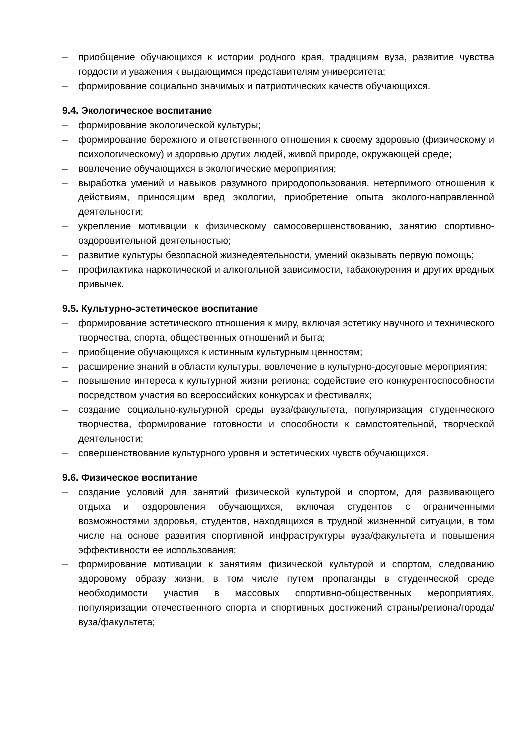– приобщение обучающихся к истории родного края, традициям вуза, развитие чувства гордости и уважения к выдающимся представителям университета;
– формирование социально значимых и патриотических качеств обучающихся.
9.4. Экологическое воспитание
– формирование экологической культуры;
– формирование бережного и ответственного отношения к своему здоровью (физическому и психологическому) и здоровью других людей, живой природе, окружающей среде;
– вовлечение обучающихся в экологические мероприятия;
– выработка умений и навыков разумного природопользования, нетерпимого отношения к действиям, приносящим вред экологии, приобретение опыта эколого-направленной деятельности;
– укрепление мотивации к физическому самосовершенствованию, занятию спортивно-оздоровительной деятельностью;
– развитие культуры безопасной жизнедеятельности, умений оказывать первую помощь;
– профилактика наркотической и алкогольной зависимости, табакокурения и других вредных привычек.
9.5. Культурно-эстетическое воспитание
– формирование эстетического отношения к миру, включая эстетику научного и технического творчества, спорта, общественных отношений и быта;
– приобщение обучающихся к истинным культурным ценностям;
– расширение знаний в области культуры, вовлечение в культурно-досуговые мероприятия;
– повышение интереса к культурной жизни региона; содействие его конкурентоспособности посредством участия во всероссийских конкурсах и фестивалях;
– создание социально-культурной среды вуза/факультета, популяризация студенческого творчества, формирование готовности и способности к самостоятельной, творческой деятельности;
– совершенствование культурного уровня и эстетических чувств обучающихся.
9.6. Физическое воспитание
– создание условий для занятий физической культурой и спортом, для развивающего отдыха и оздоровления обучающихся, включая студентов с ограниченными возможностями здоровья, студентов, находящихся в трудной жизненной ситуации, в том числе на основе развития спортивной инфраструктуры вуза/факультета и повышения эффективности ее использования;
– формирование мотивации к занятиям физической культурой и спортом, следованию здоровому образу жизни, в том числе путем пропаганды в студенческой среде необходимости участия в массовых спортивно-общественных мероприятиях, популяризации отечественного спорта и спортивных достижений страны/региона/города/вуза/факультета;